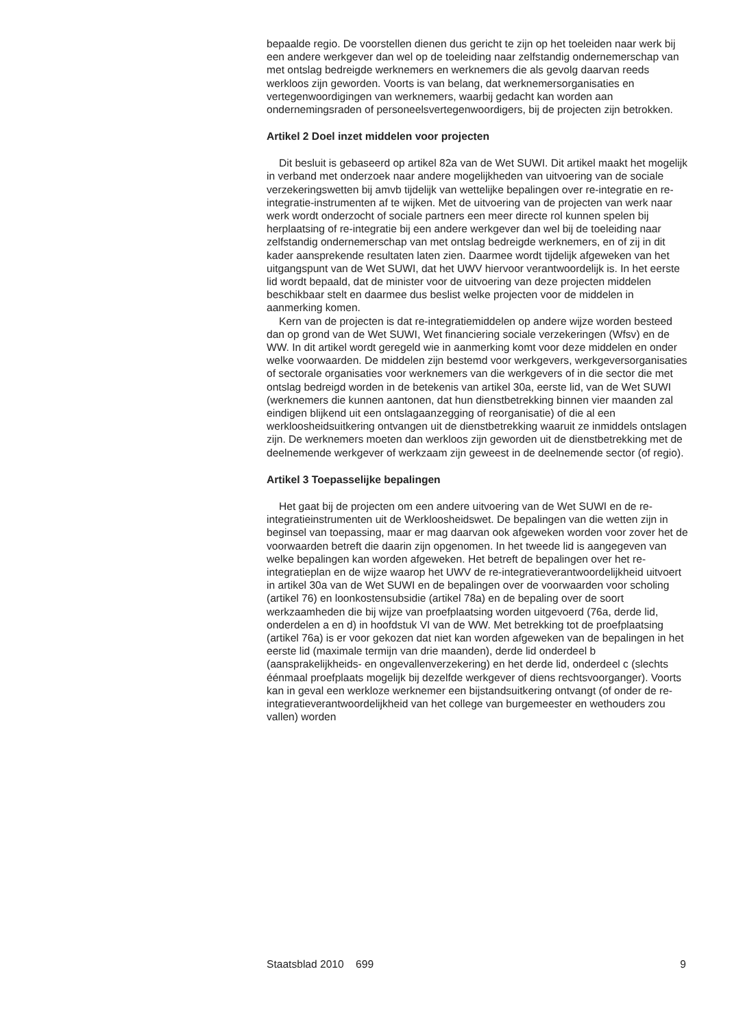bepaalde regio. De voorstellen dienen dus gericht te zijn op het toeleiden naar werk bij een andere werkgever dan wel op de toeleiding naar zelfstandig ondernemerschap van met ontslag bedreigde werknemers en werknemers die als gevolg daarvan reeds werkloos zijn geworden. Voorts is van belang, dat werknemersorganisaties en vertegenwoordigingen van werknemers, waarbij gedacht kan worden aan ondernemingsraden of personeelsvertegenwoordigers, bij de projecten zijn betrokken.
Artikel 2 Doel inzet middelen voor projecten
Dit besluit is gebaseerd op artikel 82a van de Wet SUWI. Dit artikel maakt het mogelijk in verband met onderzoek naar andere mogelijkheden van uitvoering van de sociale verzekeringswetten bij amvb tijdelijk van wettelijke bepalingen over re-integratie en re-integratie-instrumenten af te wijken. Met de uitvoering van de projecten van werk naar werk wordt onderzocht of sociale partners een meer directe rol kunnen spelen bij herplaatsing of re-integratie bij een andere werkgever dan wel bij de toeleiding naar zelfstandig ondernemerschap van met ontslag bedreigde werknemers, en of zij in dit kader aansprekende resultaten laten zien. Daarmee wordt tijdelijk afgeweken van het uitgangspunt van de Wet SUWI, dat het UWV hiervoor verantwoordelijk is. In het eerste lid wordt bepaald, dat de minister voor de uitvoering van deze projecten middelen beschikbaar stelt en daarmee dus beslist welke projecten voor de middelen in aanmerking komen.
Kern van de projecten is dat re-integratiemiddelen op andere wijze worden besteed dan op grond van de Wet SUWI, Wet financiering sociale verzekeringen (Wfsv) en de WW. In dit artikel wordt geregeld wie in aanmerking komt voor deze middelen en onder welke voorwaarden. De middelen zijn bestemd voor werkgevers, werkgeversorganisaties of sectorale organisaties voor werknemers van die werkgevers of in die sector die met ontslag bedreigd worden in de betekenis van artikel 30a, eerste lid, van de Wet SUWI (werknemers die kunnen aantonen, dat hun dienstbetrekking binnen vier maanden zal eindigen blijkend uit een ontslagaanzegging of reorganisatie) of die al een werkloosheidsuitkering ontvangen uit de dienstbetrekking waaruit ze inmiddels ontslagen zijn. De werknemers moeten dan werkloos zijn geworden uit de dienstbetrekking met de deelnemende werkgever of werkzaam zijn geweest in de deelnemende sector (of regio).
Artikel 3 Toepasselijke bepalingen
Het gaat bij de projecten om een andere uitvoering van de Wet SUWI en de re-integratieinstrumenten uit de Werkloosheidswet. De bepalingen van die wetten zijn in beginsel van toepassing, maar er mag daarvan ook afgeweken worden voor zover het de voorwaarden betreft die daarin zijn opgenomen. In het tweede lid is aangegeven van welke bepalingen kan worden afgeweken. Het betreft de bepalingen over het re-integratieplan en de wijze waarop het UWV de re-integratieverantwoordelijkheid uitvoert in artikel 30a van de Wet SUWI en de bepalingen over de voorwaarden voor scholing (artikel 76) en loonkostensubsidie (artikel 78a) en de bepaling over de soort werkzaamheden die bij wijze van proefplaatsing worden uitgevoerd (76a, derde lid, onderdelen a en d) in hoofdstuk VI van de WW. Met betrekking tot de proefplaatsing (artikel 76a) is er voor gekozen dat niet kan worden afgeweken van de bepalingen in het eerste lid (maximale termijn van drie maanden), derde lid onderdeel b (aansprakelijkheids- en ongevallenverzekering) en het derde lid, onderdeel c (slechts éénmaal proefplaats mogelijk bij dezelfde werkgever of diens rechtsvoorganger). Voorts kan in geval een werkloze werknemer een bijstandsuitkering ontvangt (of onder de re-integratieverantwoordelijkheid van het college van burgemeester en wethouders zou vallen) worden
Staatsblad 2010 699 9